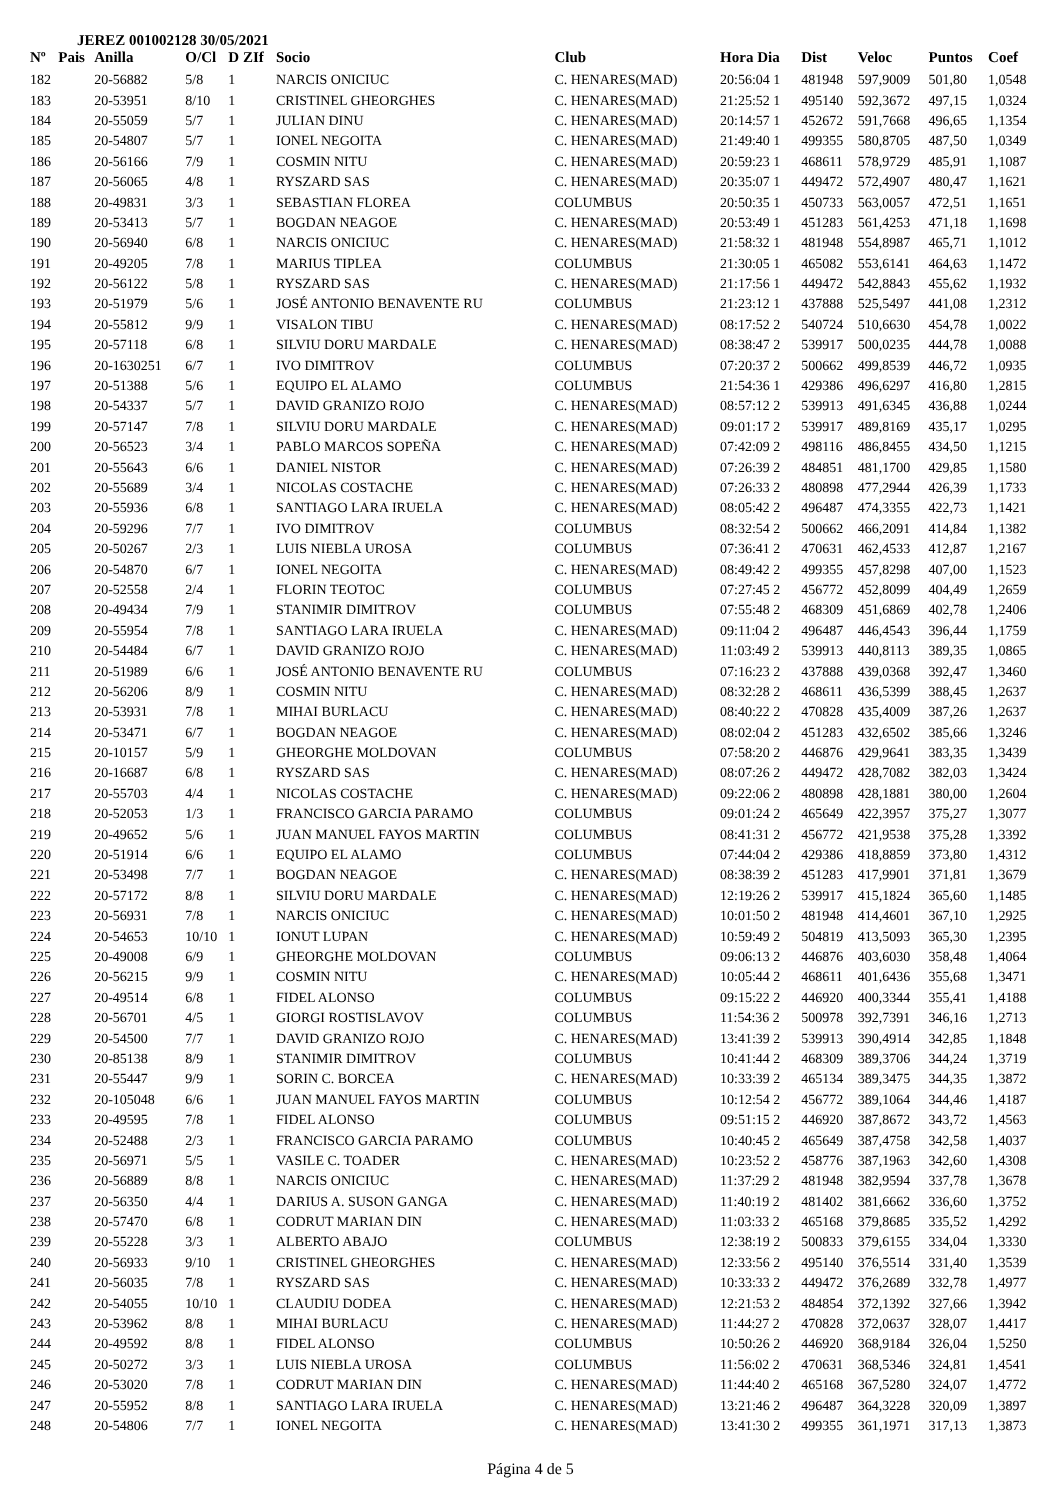JEREZ 001002128 30/05/2021
| Nº | Pais | Anilla | O/Cl | D ZIf | Socio | Club | Hora Dia | Dist | Veloc | Puntos | Coef |
| --- | --- | --- | --- | --- | --- | --- | --- | --- | --- | --- | --- |
| 182 | | 20-56882 | 5/8 | 1 | NARCIS ONICIUC | C. HENARES(MAD) | 20:56:04 1 | 481948 | 597,9009 | 501,80 | 1,0548 |
| 183 | | 20-53951 | 8/10 | 1 | CRISTINEL GHEORGHES | C. HENARES(MAD) | 21:25:52 1 | 495140 | 592,3672 | 497,15 | 1,0324 |
| 184 | | 20-55059 | 5/7 | 1 | JULIAN DINU | C. HENARES(MAD) | 20:14:57 1 | 452672 | 591,7668 | 496,65 | 1,1354 |
| 185 | | 20-54807 | 5/7 | 1 | IONEL NEGOITA | C. HENARES(MAD) | 21:49:40 1 | 499355 | 580,8705 | 487,50 | 1,0349 |
| 186 | | 20-56166 | 7/9 | 1 | COSMIN NITU | C. HENARES(MAD) | 20:59:23 1 | 468611 | 578,9729 | 485,91 | 1,1087 |
| 187 | | 20-56065 | 4/8 | 1 | RYSZARD SAS | C. HENARES(MAD) | 20:35:07 1 | 449472 | 572,4907 | 480,47 | 1,1621 |
| 188 | | 20-49831 | 3/3 | 1 | SEBASTIAN FLOREA | COLUMBUS | 20:50:35 1 | 450733 | 563,0057 | 472,51 | 1,1651 |
| 189 | | 20-53413 | 5/7 | 1 | BOGDAN NEAGOE | C. HENARES(MAD) | 20:53:49 1 | 451283 | 561,4253 | 471,18 | 1,1698 |
| 190 | | 20-56940 | 6/8 | 1 | NARCIS ONICIUC | C. HENARES(MAD) | 21:58:32 1 | 481948 | 554,8987 | 465,71 | 1,1012 |
| 191 | | 20-49205 | 7/8 | 1 | MARIUS TIPLEA | COLUMBUS | 21:30:05 1 | 465082 | 553,6141 | 464,63 | 1,1472 |
| 192 | | 20-56122 | 5/8 | 1 | RYSZARD SAS | C. HENARES(MAD) | 21:17:56 1 | 449472 | 542,8843 | 455,62 | 1,1932 |
| 193 | | 20-51979 | 5/6 | 1 | JOSÉ ANTONIO BENAVENTE RU | COLUMBUS | 21:23:12 1 | 437888 | 525,5497 | 441,08 | 1,2312 |
| 194 | | 20-55812 | 9/9 | 1 | VISALON TIBU | C. HENARES(MAD) | 08:17:52 2 | 540724 | 510,6630 | 454,78 | 1,0022 |
| 195 | | 20-57118 | 6/8 | 1 | SILVIU DORU MARDALE | C. HENARES(MAD) | 08:38:47 2 | 539917 | 500,0235 | 444,78 | 1,0088 |
| 196 | | 20-1630251 | 6/7 | 1 | IVO DIMITROV | COLUMBUS | 07:20:37 2 | 500662 | 499,8539 | 446,72 | 1,0935 |
| 197 | | 20-51388 | 5/6 | 1 | EQUIPO EL ALAMO | COLUMBUS | 21:54:36 1 | 429386 | 496,6297 | 416,80 | 1,2815 |
| 198 | | 20-54337 | 5/7 | 1 | DAVID GRANIZO ROJO | C. HENARES(MAD) | 08:57:12 2 | 539913 | 491,6345 | 436,88 | 1,0244 |
| 199 | | 20-57147 | 7/8 | 1 | SILVIU DORU MARDALE | C. HENARES(MAD) | 09:01:17 2 | 539917 | 489,8169 | 435,17 | 1,0295 |
| 200 | | 20-56523 | 3/4 | 1 | PABLO MARCOS SOPEÑA | C. HENARES(MAD) | 07:42:09 2 | 498116 | 486,8455 | 434,50 | 1,1215 |
| 201 | | 20-55643 | 6/6 | 1 | DANIEL NISTOR | C. HENARES(MAD) | 07:26:39 2 | 484851 | 481,1700 | 429,85 | 1,1580 |
| 202 | | 20-55689 | 3/4 | 1 | NICOLAS COSTACHE | C. HENARES(MAD) | 07:26:33 2 | 480898 | 477,2944 | 426,39 | 1,1733 |
| 203 | | 20-55936 | 6/8 | 1 | SANTIAGO LARA IRUELA | C. HENARES(MAD) | 08:05:42 2 | 496487 | 474,3355 | 422,73 | 1,1421 |
| 204 | | 20-59296 | 7/7 | 1 | IVO DIMITROV | COLUMBUS | 08:32:54 2 | 500662 | 466,2091 | 414,84 | 1,1382 |
| 205 | | 20-50267 | 2/3 | 1 | LUIS NIEBLA UROSA | COLUMBUS | 07:36:41 2 | 470631 | 462,4533 | 412,87 | 1,2167 |
| 206 | | 20-54870 | 6/7 | 1 | IONEL NEGOITA | C. HENARES(MAD) | 08:49:42 2 | 499355 | 457,8298 | 407,00 | 1,1523 |
| 207 | | 20-52558 | 2/4 | 1 | FLORIN TEOTOC | COLUMBUS | 07:27:45 2 | 456772 | 452,8099 | 404,49 | 1,2659 |
| 208 | | 20-49434 | 7/9 | 1 | STANIMIR DIMITROV | COLUMBUS | 07:55:48 2 | 468309 | 451,6869 | 402,78 | 1,2406 |
| 209 | | 20-55954 | 7/8 | 1 | SANTIAGO LARA IRUELA | C. HENARES(MAD) | 09:11:04 2 | 496487 | 446,4543 | 396,44 | 1,1759 |
| 210 | | 20-54484 | 6/7 | 1 | DAVID GRANIZO ROJO | C. HENARES(MAD) | 11:03:49 2 | 539913 | 440,8113 | 389,35 | 1,0865 |
| 211 | | 20-51989 | 6/6 | 1 | JOSÉ ANTONIO BENAVENTE RU | COLUMBUS | 07:16:23 2 | 437888 | 439,0368 | 392,47 | 1,3460 |
| 212 | | 20-56206 | 8/9 | 1 | COSMIN NITU | C. HENARES(MAD) | 08:32:28 2 | 468611 | 436,5399 | 388,45 | 1,2637 |
| 213 | | 20-53931 | 7/8 | 1 | MIHAI BURLACU | C. HENARES(MAD) | 08:40:22 2 | 470828 | 435,4009 | 387,26 | 1,2637 |
| 214 | | 20-53471 | 6/7 | 1 | BOGDAN NEAGOE | C. HENARES(MAD) | 08:02:04 2 | 451283 | 432,6502 | 385,66 | 1,3246 |
| 215 | | 20-10157 | 5/9 | 1 | GHEORGHE MOLDOVAN | COLUMBUS | 07:58:20 2 | 446876 | 429,9641 | 383,35 | 1,3439 |
| 216 | | 20-16687 | 6/8 | 1 | RYSZARD SAS | C. HENARES(MAD) | 08:07:26 2 | 449472 | 428,7082 | 382,03 | 1,3424 |
| 217 | | 20-55703 | 4/4 | 1 | NICOLAS COSTACHE | C. HENARES(MAD) | 09:22:06 2 | 480898 | 428,1881 | 380,00 | 1,2604 |
| 218 | | 20-52053 | 1/3 | 1 | FRANCISCO GARCIA PARAMO | COLUMBUS | 09:01:24 2 | 465649 | 422,3957 | 375,27 | 1,3077 |
| 219 | | 20-49652 | 5/6 | 1 | JUAN MANUEL FAYOS MARTIN | COLUMBUS | 08:41:31 2 | 456772 | 421,9538 | 375,28 | 1,3392 |
| 220 | | 20-51914 | 6/6 | 1 | EQUIPO EL ALAMO | COLUMBUS | 07:44:04 2 | 429386 | 418,8859 | 373,80 | 1,4312 |
| 221 | | 20-53498 | 7/7 | 1 | BOGDAN NEAGOE | C. HENARES(MAD) | 08:38:39 2 | 451283 | 417,9901 | 371,81 | 1,3679 |
| 222 | | 20-57172 | 8/8 | 1 | SILVIU DORU MARDALE | C. HENARES(MAD) | 12:19:26 2 | 539917 | 415,1824 | 365,60 | 1,1485 |
| 223 | | 20-56931 | 7/8 | 1 | NARCIS ONICIUC | C. HENARES(MAD) | 10:01:50 2 | 481948 | 414,4601 | 367,10 | 1,2925 |
| 224 | | 20-54653 | 10/10 | 1 | IONUT LUPAN | C. HENARES(MAD) | 10:59:49 2 | 504819 | 413,5093 | 365,30 | 1,2395 |
| 225 | | 20-49008 | 6/9 | 1 | GHEORGHE MOLDOVAN | COLUMBUS | 09:06:13 2 | 446876 | 403,6030 | 358,48 | 1,4064 |
| 226 | | 20-56215 | 9/9 | 1 | COSMIN NITU | C. HENARES(MAD) | 10:05:44 2 | 468611 | 401,6436 | 355,68 | 1,3471 |
| 227 | | 20-49514 | 6/8 | 1 | FIDEL ALONSO | COLUMBUS | 09:15:22 2 | 446920 | 400,3344 | 355,41 | 1,4188 |
| 228 | | 20-56701 | 4/5 | 1 | GIORGI ROSTISLAVOV | COLUMBUS | 11:54:36 2 | 500978 | 392,7391 | 346,16 | 1,2713 |
| 229 | | 20-54500 | 7/7 | 1 | DAVID GRANIZO ROJO | C. HENARES(MAD) | 13:41:39 2 | 539913 | 390,4914 | 342,85 | 1,1848 |
| 230 | | 20-85138 | 8/9 | 1 | STANIMIR DIMITROV | COLUMBUS | 10:41:44 2 | 468309 | 389,3706 | 344,24 | 1,3719 |
| 231 | | 20-55447 | 9/9 | 1 | SORIN C. BORCEA | C. HENARES(MAD) | 10:33:39 2 | 465134 | 389,3475 | 344,35 | 1,3872 |
| 232 | | 20-105048 | 6/6 | 1 | JUAN MANUEL FAYOS MARTIN | COLUMBUS | 10:12:54 2 | 456772 | 389,1064 | 344,46 | 1,4187 |
| 233 | | 20-49595 | 7/8 | 1 | FIDEL ALONSO | COLUMBUS | 09:51:15 2 | 446920 | 387,8672 | 343,72 | 1,4563 |
| 234 | | 20-52488 | 2/3 | 1 | FRANCISCO GARCIA PARAMO | COLUMBUS | 10:40:45 2 | 465649 | 387,4758 | 342,58 | 1,4037 |
| 235 | | 20-56971 | 5/5 | 1 | VASILE C. TOADER | C. HENARES(MAD) | 10:23:52 2 | 458776 | 387,1963 | 342,60 | 1,4308 |
| 236 | | 20-56889 | 8/8 | 1 | NARCIS ONICIUC | C. HENARES(MAD) | 11:37:29 2 | 481948 | 382,9594 | 337,78 | 1,3678 |
| 237 | | 20-56350 | 4/4 | 1 | DARIUS A. SUSON GANGA | C. HENARES(MAD) | 11:40:19 2 | 481402 | 381,6662 | 336,60 | 1,3752 |
| 238 | | 20-57470 | 6/8 | 1 | CODRUT MARIAN DIN | C. HENARES(MAD) | 11:03:33 2 | 465168 | 379,8685 | 335,52 | 1,4292 |
| 239 | | 20-55228 | 3/3 | 1 | ALBERTO ABAJO | COLUMBUS | 12:38:19 2 | 500833 | 379,6155 | 334,04 | 1,3330 |
| 240 | | 20-56933 | 9/10 | 1 | CRISTINEL GHEORGHES | C. HENARES(MAD) | 12:33:56 2 | 495140 | 376,5514 | 331,40 | 1,3539 |
| 241 | | 20-56035 | 7/8 | 1 | RYSZARD SAS | C. HENARES(MAD) | 10:33:33 2 | 449472 | 376,2689 | 332,78 | 1,4977 |
| 242 | | 20-54055 | 10/10 | 1 | CLAUDIU DODEA | C. HENARES(MAD) | 12:21:53 2 | 484854 | 372,1392 | 327,66 | 1,3942 |
| 243 | | 20-53962 | 8/8 | 1 | MIHAI BURLACU | C. HENARES(MAD) | 11:44:27 2 | 470828 | 372,0637 | 328,07 | 1,4417 |
| 244 | | 20-49592 | 8/8 | 1 | FIDEL ALONSO | COLUMBUS | 10:50:26 2 | 446920 | 368,9184 | 326,04 | 1,5250 |
| 245 | | 20-50272 | 3/3 | 1 | LUIS NIEBLA UROSA | COLUMBUS | 11:56:02 2 | 470631 | 368,5346 | 324,81 | 1,4541 |
| 246 | | 20-53020 | 7/8 | 1 | CODRUT MARIAN DIN | C. HENARES(MAD) | 11:44:40 2 | 465168 | 367,5280 | 324,07 | 1,4772 |
| 247 | | 20-55952 | 8/8 | 1 | SANTIAGO LARA IRUELA | C. HENARES(MAD) | 13:21:46 2 | 496487 | 364,3228 | 320,09 | 1,3897 |
| 248 | | 20-54806 | 7/7 | 1 | IONEL NEGOITA | C. HENARES(MAD) | 13:41:30 2 | 499355 | 361,1971 | 317,13 | 1,3873 |
Página 4 de 5